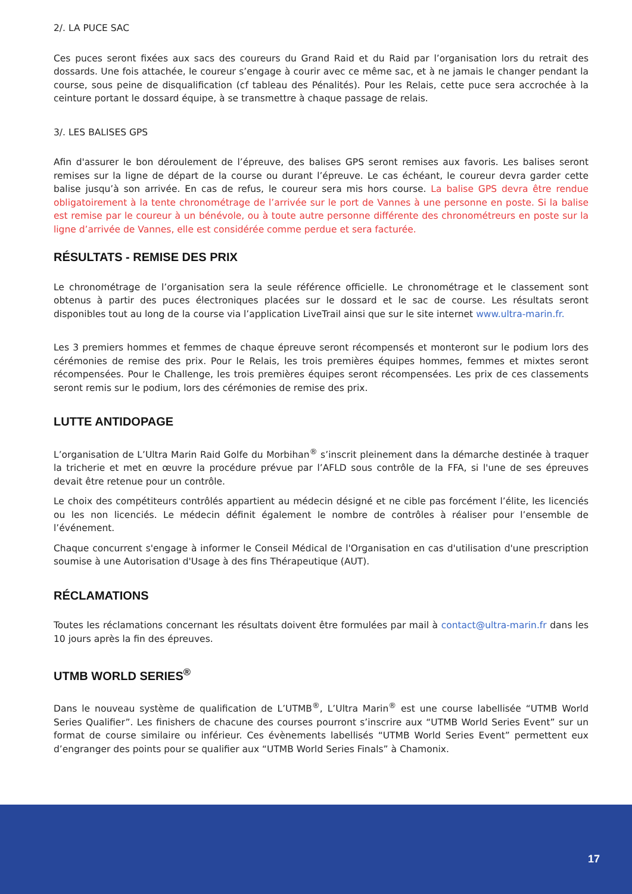2/. LA PUCE SAC
Ces puces seront fixées aux sacs des coureurs du Grand Raid et du Raid par l’organisation lors du retrait des dossards. Une fois attachée, le coureur s’engage à courir avec ce même sac, et à ne jamais le changer pendant la course, sous peine de disqualification (cf tableau des Pénalités). Pour les Relais, cette puce sera accrochée à la ceinture portant le dossard équipe, à se transmettre à chaque passage de relais.
3/. LES BALISES GPS
Afin d'assurer le bon déroulement de l’épreuve, des balises GPS seront remises aux favoris. Les balises seront remises sur la ligne de départ de la course ou durant l’épreuve. Le cas échéant, le coureur devra garder cette balise jusqu’à son arrivée. En cas de refus, le coureur sera mis hors course. La balise GPS devra être rendue obligatoirement à la tente chronométrage de l’arrivée sur le port de Vannes à une personne en poste. Si la balise est remise par le coureur à un bénévole, ou à toute autre personne différente des chronométreurs en poste sur la ligne d’arrivée de Vannes, elle est considérée comme perdue et sera facturée.
RÉSULTATS - REMISE DES PRIX
Le chronométrage de l’organisation sera la seule référence officielle. Le chronométrage et le classement sont obtenus à partir des puces électroniques placées sur le dossard et le sac de course. Les résultats seront disponibles tout au long de la course via l’application LiveTrail ainsi que sur le site internet www.ultra-marin.fr.
Les 3 premiers hommes et femmes de chaque épreuve seront récompensés et monteront sur le podium lors des cérémonies de remise des prix. Pour le Relais, les trois premières équipes hommes, femmes et mixtes seront récompensées. Pour le Challenge, les trois premières équipes seront récompensées. Les prix de ces classements seront remis sur le podium, lors des cérémonies de remise des prix.
LUTTE ANTIDOPAGE
L’organisation de L’Ultra Marin Raid Golfe du Morbihan<sup>®</sup> s’inscrit pleinement dans la démarche destinée à traquer la tricherie et met en œuvre la procédure prévue par l’AFLD sous contrôle de la FFA, si l'une de ses épreuves devait être retenue pour un contrôle.
Le choix des compétiteurs contrôlés appartient au médecin désigné et ne cible pas forcément l’élite, les licenciés ou les non licenciés. Le médecin définit également le nombre de contrôles à réaliser pour l’ensemble de l’événement.
Chaque concurrent s'engage à informer le Conseil Médical de l'Organisation en cas d'utilisation d'une prescription soumise à une Autorisation d'Usage à des fins Thérapeutique (AUT).
RÉCLAMATIONS
Toutes les réclamations concernant les résultats doivent être formulées par mail à contact@ultra-marin.fr dans les 10 jours après la fin des épreuves.
UTMB WORLD SERIES<sup>®</sup>
Dans le nouveau système de qualification de L’UTMB<sup>®</sup>, L’Ultra Marin<sup>®</sup> est une course labellisée “UTMB World Series Qualifier”. Les finishers de chacune des courses pourront s’inscrire aux “UTMB World Series Event” sur un format de course similaire ou inférieur. Ces évènements labellisés “UTMB World Series Event” permettent eux d’engranger des points pour se qualifier aux “UTMB World Series Finals” à Chamonix.
17